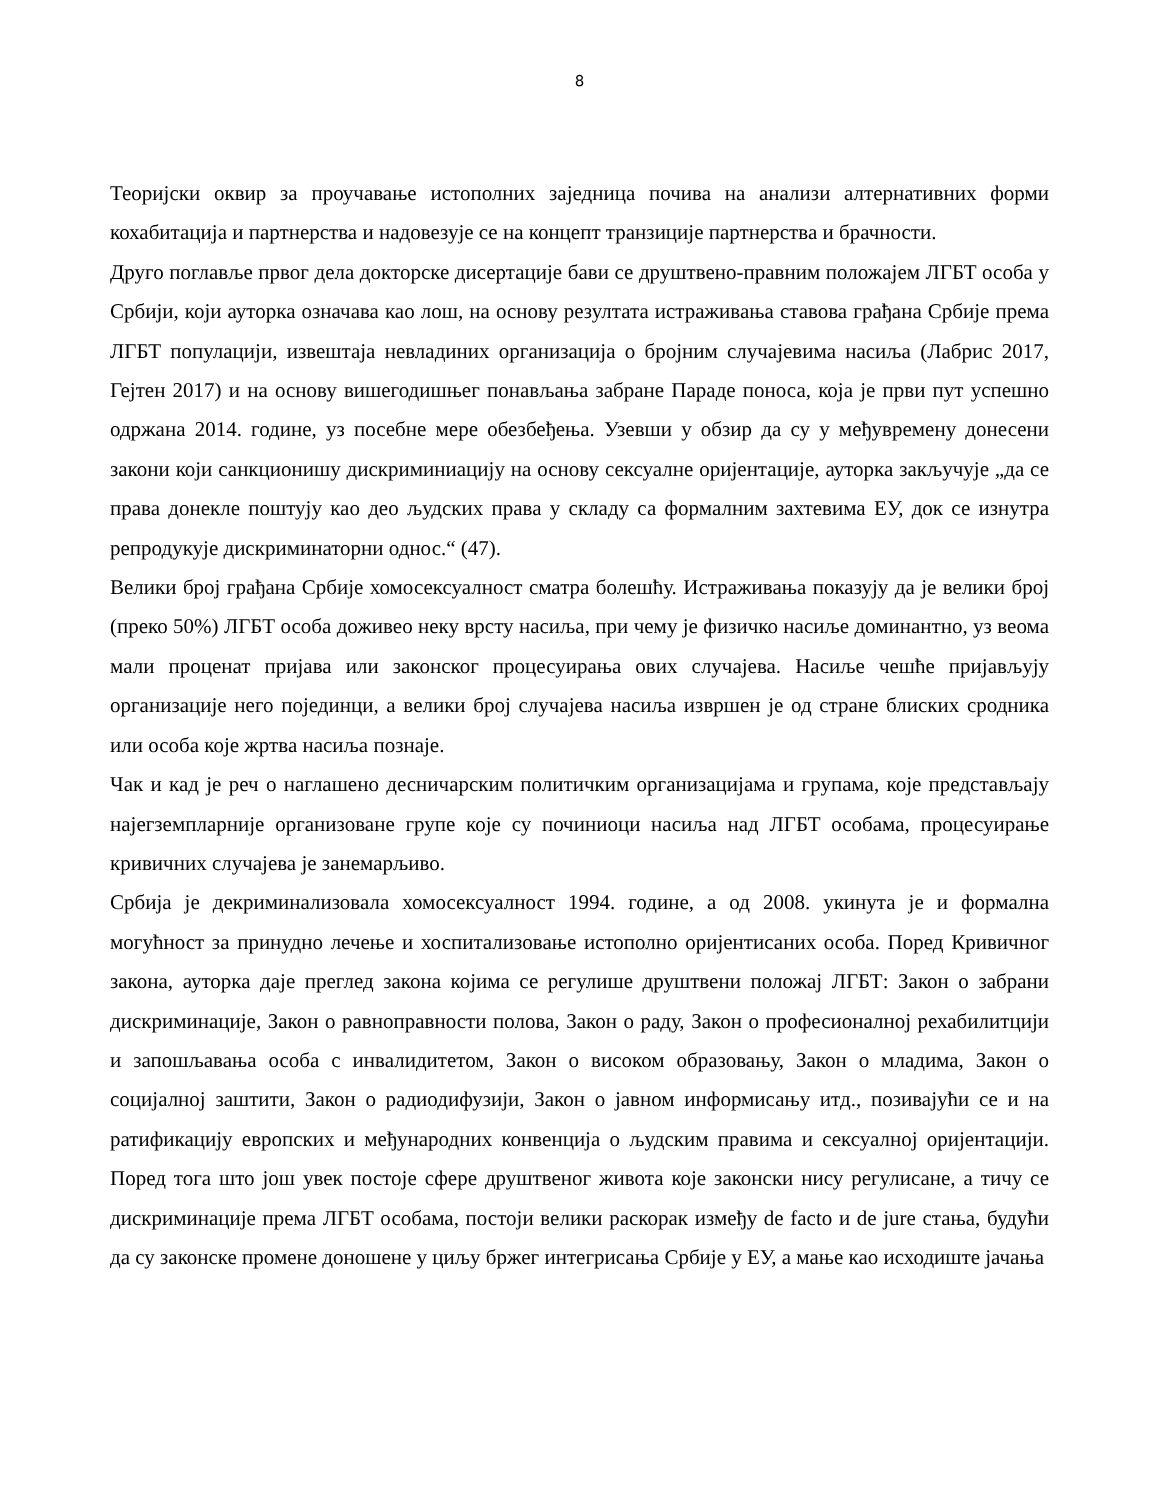8
Теоријски оквир за проучавање истополних заједница почива на анализи алтернативних форми кохабитација и партнерства и надовезује се на концепт транзиције партнерства и брачности.
Друго поглавље првог дела докторске дисертације бави се друштвено-правним положајем ЛГБТ особа у Србији, који ауторка означава као лош, на основу резултата истраживања ставова грађана Србије према ЛГБТ популацији, извештаја невладиних организација о бројним случајевима насиља (Лабрис 2017, Гејтен 2017) и на основу вишегодишњег понављања забране Параде поноса, која је први пут успешно одржана 2014. године, уз посебне мере обезбеђења. Узевши у обзир да су у међувремену донесени закони који санкционишу дискриминиацију на основу сексуалне оријентације, ауторка закључује „да се права донекле поштују као део људских права у складу са формалним захтевима ЕУ, док се изнутра репродукује дискриминаторни однос.“ (47).
Велики број грађана Србије хомосексуалност сматра болешћу. Истраживања показују да је велики број (преко 50%) ЛГБТ особа доживео неку врсту насиља, при чему је физичко насиље доминантно, уз веома мали проценат пријава или законског процесуирања ових случајева. Насиље чешће пријављују организације него појединци, а велики број случајева насиља извршен је од стране блиских сродника или особа које жртва насиља познаје.
Чак и кад је реч о наглашено десничарским политичким организацијама и групама, које представљају најегземпларније организоване групе које су починиоци насиља над ЛГБТ особама, процесуирање кривичних случајева је занемарљиво.
Србија је декриминализовала хомосексуалност 1994. године, а од 2008. укинута је и формална могућност за принудно лечење и хоспитализовање истополно оријентисаних особа. Поред Кривичног закона, ауторка даје преглед закона којима се регулише друштвени положај ЛГБТ: Закон о забрани дискриминације, Закон о равноправности полова, Закон о раду, Закон о професионалној рехабилитцији и запошљавања особа с инвалидитетом, Закон о високом образовању, Закон о младима, Закон о социјалној заштити, Закон о радиодифузији, Закон о јавном информисању итд., позивајући се и на ратификацију европских и међународних конвенција о људским правима и сексуалној оријентацији. Поред тога што још увек постоје сфере друштвеног живота које законски нису регулисане, а тичу се дискриминације према ЛГБТ особама, постоји велики раскорак између de facto и de jure стања, будући да су законске промене доношене у циљу бржег интегрисања Србије у ЕУ, а мање као исходиште јачања